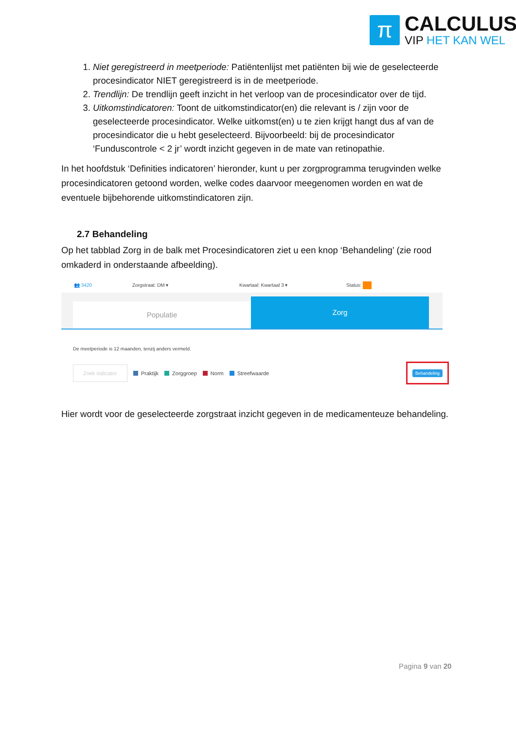π
CALCULUS
VIP HET KAN WEL
1. Niet geregistreerd in meetperiode: Patiëntenlijst met patiënten bij wie de geselecteerde procesindicator NIET geregistreerd is in de meetperiode.
2. Trendlijn: De trendlijn geeft inzicht in het verloop van de procesindicator over de tijd.
3. Uitkomstindicatoren: Toont de uitkomstindicator(en) die relevant is / zijn voor de geselecteerde procesindicator. Welke uitkomst(en) u te zien krijgt hangt dus af van de procesindicator die u hebt geselecteerd. Bijvoorbeeld: bij de procesindicator ‘Funduscontrole < 2 jr’ wordt inzicht gegeven in de mate van retinopathie.
In het hoofdstuk ‘Definities indicatoren’ hieronder, kunt u per zorgprogramma terugvinden welke procesindicatoren getoond worden, welke codes daarvoor meegenomen worden en wat de eventuele bijbehorende uitkomstindicatoren zijn.
2.7 Behandeling
Op het tabblad Zorg in de balk met Procesindicatoren ziet u een knop ‘Behandeling’ (zie rood omkaderd in onderstaande afbeelding).
👥 3420 Zorgstraat: DM ▾ Kwartaal: Kwartaal 3 ▾ Status:
Populatie
Zorg
De meetperiode is 12 maanden, tenzij anders vermeld.
Zoek indicator Praktijk Zorggroep Norm Streefwaarde Behandeling
Hier wordt voor de geselecteerde zorgstraat inzicht gegeven in de medicamenteuze behandeling.
Pagina 9 van 20